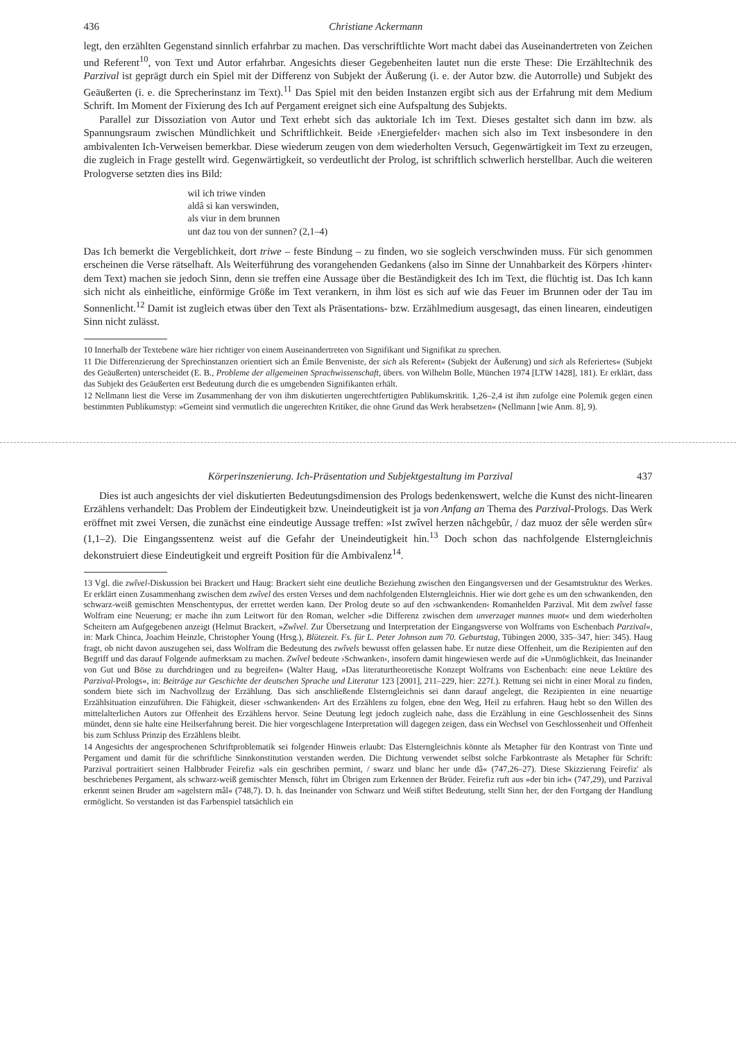436 Christiane Ackermann
legt, den erzählten Gegenstand sinnlich erfahrbar zu machen. Das verschriftlichte Wort macht dabei das Auseinandertreten von Zeichen und Referent<sup>10</sup>, von Text und Autor erfahrbar. Angesichts dieser Gegebenheiten lautet nun die erste These: Die Erzähltechnik des Parzival ist geprägt durch ein Spiel mit der Differenz von Subjekt der Äußerung (i. e. der Autor bzw. die Autorrolle) und Subjekt des Geäußerten (i. e. die Sprecherinstanz im Text).<sup>11</sup> Das Spiel mit den beiden Instanzen ergibt sich aus der Erfahrung mit dem Medium Schrift. Im Moment der Fixierung des Ich auf Pergament ereignet sich eine Aufspaltung des Subjekts.
Parallel zur Dissoziation von Autor und Text erhebt sich das auktoriale Ich im Text. Dieses gestaltet sich dann im bzw. als Spannungsraum zwischen Mündlichkeit und Schriftlichkeit. Beide ›Energiefelder‹ machen sich also im Text insbesondere in den ambivalenten Ich-Verweisen bemerkbar. Diese wiederum zeugen von dem wiederholten Versuch, Gegenwärtigkeit im Text zu erzeugen, die zugleich in Frage gestellt wird. Gegenwärtigkeit, so verdeutlicht der Prolog, ist schriftlich schwerlich herstellbar. Auch die weiteren Prologverse setzten dies ins Bild:
wil ich triwe vinden
aldâ si kan verswinden,
als viur in dem brunnen
unt daz tou von der sunnen? (2,1–4)
Das Ich bemerkt die Vergeblichkeit, dort triwe – feste Bindung – zu finden, wo sie sogleich verschwinden muss. Für sich genommen erscheinen die Verse rätselhaft. Als Weiterführung des vorangehenden Gedankens (also im Sinne der Unnahbarkeit des Körpers ›hinter‹ dem Text) machen sie jedoch Sinn, denn sie treffen eine Aussage über die Beständigkeit des Ich im Text, die flüchtig ist. Das Ich kann sich nicht als einheitliche, einförmige Größe im Text verankern, in ihm löst es sich auf wie das Feuer im Brunnen oder der Tau im Sonnenlicht.<sup>12</sup> Damit ist zugleich etwas über den Text als Präsentations- bzw. Erzählmedium ausgesagt, das einen linearen, eindeutigen Sinn nicht zulässt.
10 Innerhalb der Textebene wäre hier richtiger von einem Auseinandertreten von Signifikant und Signifikat zu sprechen.
11 Die Differenzierung der Sprechinstanzen orientiert sich an Émile Benveniste, der sich als Referent« (Subjekt der Äußerung) und sich als Referiertes« (Subjekt des Geäußerten) unterscheidet (E. B., Probleme der allgemeinen Sprachwissenschaft, übers. von Wilhelm Bolle, München 1974 [LTW 1428], 181). Er erklärt, dass das Subjekt des Geäußerten erst Bedeutung durch die es umgebenden Signifikanten erhält.
12 Nellmann liest die Verse im Zusammenhang der von ihm diskutierten ungerechtfertigten Publikumskritik. 1,26–2,4 ist ihm zufolge eine Polemik gegen einen bestimmten Publikumstyp: »Gemeint sind vermutlich die ungerechten Kritiker, die ohne Grund das Werk herabsetzen« (Nellmann [wie Anm. 8], 9).
Körperinszenierung. Ich-Präsentation und Subjektgestaltung im Parzival 437
Dies ist auch angesichts der viel diskutierten Bedeutungsdimension des Prologs bedenkenswert, welche die Kunst des nicht-linearen Erzählens verhandelt: Das Problem der Eindeutigkeit bzw. Uneindeutigkeit ist ja von Anfang an Thema des Parzival-Prologs. Das Werk eröffnet mit zwei Versen, die zunächst eine eindeutige Aussage treffen: »Ist zwîvel herzen nâchgebûr, / daz muoz der sêle werden sûr« (1,1–2). Die Eingangssentenz weist auf die Gefahr der Uneindeutigkeit hin.<sup>13</sup> Doch schon das nachfolgende Elsterngleichnis dekonstruiert diese Eindeutigkeit und ergreift Position für die Ambivalenz<sup>14</sup>.
13 Vgl. die zwîvel-Diskussion bei Brackert und Haug: Brackert sieht eine deutliche Beziehung zwischen den Eingangsversen und der Gesamtstruktur des Werkes. Er erklärt einen Zusammenhang zwischen dem zwîvel des ersten Verses und dem nachfolgenden Elsterngleichnis. Hier wie dort gehe es um den schwankenden, den schwarz-weiß gemischten Menschentypus, der errettet werden kann. Der Prolog deute so auf den ›schwankenden‹ Romanhelden Parzival. Mit dem zwîvel fasse Wolfram eine Neuerung; er mache ihn zum Leitwort für den Roman, welcher »die Differenz zwischen dem unverzaget mannes muot« und dem wiederholten Scheitern am Aufgegebenen anzeigt (Helmut Brackert, »Zwîvel. Zur Übersetzung und Interpretation der Eingangsverse von Wolframs von Eschenbach Parzival«, in: Mark Chinca, Joachim Heinzle, Christopher Young (Hrsg.), Blütezeit. Fs. für L. Peter Johnson zum 70. Geburtstag, Tübingen 2000, 335–347, hier: 345). Haug fragt, ob nicht davon auszugehen sei, dass Wolfram die Bedeutung des zwîvels bewusst offen gelassen habe. Er nutze diese Offenheit, um die Rezipienten auf den Begriff und das darauf Folgende aufmerksam zu machen. Zwîvel bedeute ›Schwanken‹, insofern damit hingewiesen werde auf die »Unmöglichkeit, das Ineinander von Gut und Böse zu durchdringen und zu begreifen« (Walter Haug, »Das literaturtheoretische Konzept Wolframs von Eschenbach: eine neue Lektüre des Parzival-Prologs«, in: Beiträge zur Geschichte der deutschen Sprache und Literatur 123 [2001], 211–229, hier: 227f.). Rettung sei nicht in einer Moral zu finden, sondern biete sich im Nachvollzug der Erzählung. Das sich anschließende Elsterngleichnis sei dann darauf angelegt, die Rezipienten in eine neuartige Erzählsituation einzuführen. Die Fähigkeit, dieser ›schwankenden‹ Art des Erzählens zu folgen, ebne den Weg, Heil zu erfahren. Haug hebt so den Willen des mittelalterlichen Autors zur Offenheit des Erzählens hervor. Seine Deutung legt jedoch zugleich nahe, dass die Erzählung in eine Geschlossenheit des Sinns mündet, denn sie halte eine Heilserfahrung bereit. Die hier vorgeschlagene Interpretation will dagegen zeigen, dass ein Wechsel von Geschlossenheit und Offenheit bis zum Schluss Prinzip des Erzählens bleibt.
14 Angesichts der angesprochenen Schriftproblematik sei folgender Hinweis erlaubt: Das Elsterngleichnis könnte als Metapher für den Kontrast von Tinte und Pergament und damit für die schriftliche Sinnkonstitution verstanden werden. Die Dichtung verwendet selbst solche Farbkontraste als Metapher für Schrift: Parzival portraitiert seinen Halbbruder Feirefiz »als ein geschriben permint, / swarz und blanc her unde dâ« (747,26–27). Diese Skizzierung Feirefiz' als beschriebenes Pergament, als schwarz-weiß gemischter Mensch, führt im Übrigen zum Erkennen der Brüder. Feirefiz ruft aus »der bin ich« (747,29), und Parzival erkennt seinen Bruder am »agelstern mâl« (748,7). D. h. das Ineinander von Schwarz und Weiß stiftet Bedeutung, stellt Sinn her, der den Fortgang der Handlung ermöglicht. So verstanden ist das Farbenspiel tatsächlich ein